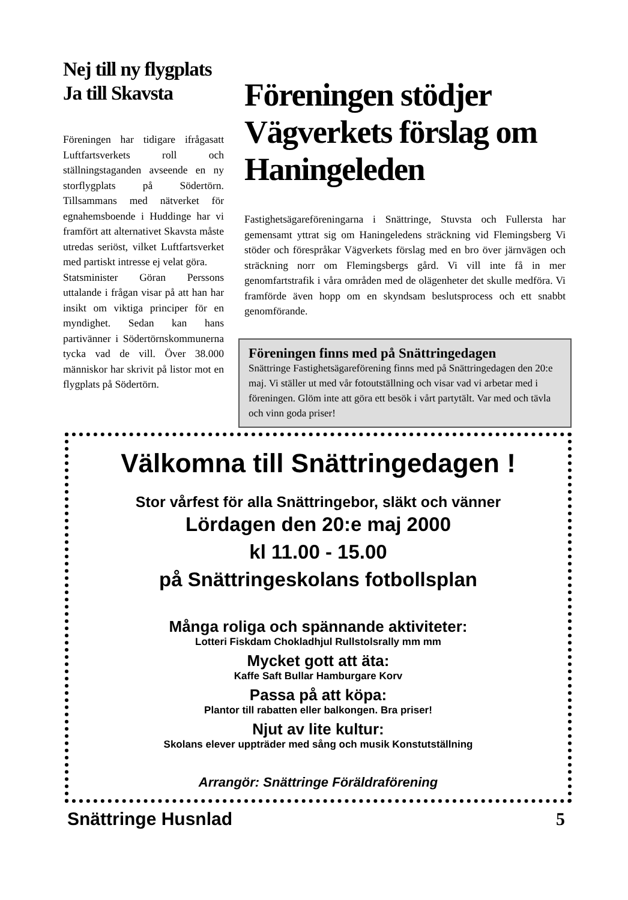Nej till ny flygplats
Ja till Skavsta
Föreningen har tidigare ifrågasatt Luftfartsverkets roll och ställningstaganden avseende en ny storflygplats på Södertörn. Tillsammans med nätverket för egnahemsboende i Huddinge har vi framfört att alternativet Skavsta måste utredas seriöst, vilket Luftfartsverket med partiskt intresse ej velat göra.
Statsminister Göran Perssons uttalande i frågan visar på att han har insikt om viktiga principer för en myndighet. Sedan kan hans partivänner i Södertörnskommunerna tycka vad de vill. Över 38.000 människor har skrivit på listor mot en flygplats på Södertörn.
Föreningen stödjer Vägverkets förslag om Haningeleden
Fastighetsägareföreningarna i Snättringe, Stuvsta och Fullersta har gemensamt yttrat sig om Haningeledens sträckning vid Flemingsberg Vi stöder och förespråkar Vägverkets förslag med en bro över järnvägen och sträckning norr om Flemingsbergs gård. Vi vill inte få in mer genomfartstrafik i våra områden med de olägenheter det skulle medföra. Vi framförde även hopp om en skyndsam beslutsprocess och ett snabbt genomförande.
Föreningen finns med på Snättringedagen
Snättringe Fastighetsägareförening finns med på Snättringedagen den 20:e maj. Vi ställer ut med vår fotoutställning och visar vad vi arbetar med i föreningen. Glöm inte att göra ett besök i vårt partytält. Var med och tävla och vinn goda priser!
Välkomna till Snättringedagen !
Stor vårfest för alla Snättringebor, släkt och vänner
Lördagen den 20:e maj 2000
kl 11.00 - 15.00
på Snättringeskolans fotbollsplan
Många roliga och spännande aktiviteter:
Lotteri Fiskdam Chokladhjul Rullstolsrally mm mm
Mycket gott att äta:
Kaffe Saft Bullar Hamburgare Korv
Passa på att köpa:
Plantor till rabatten eller balkongen. Bra priser!
Njut av lite kultur:
Skolans elever uppträder med sång och musik Konstutställning
Arrangör: Snättringe Föräldraförening
Snättringe Husnlad 5